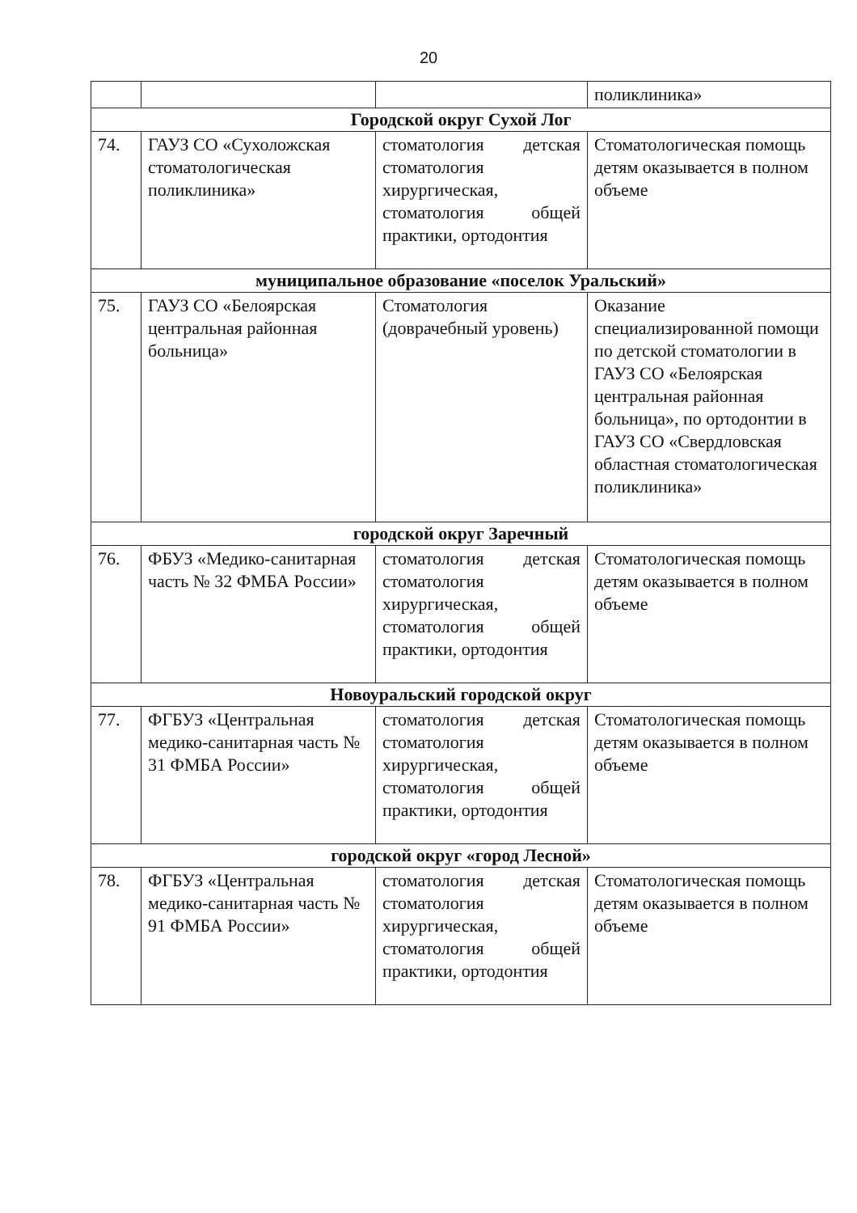20
| | | | поликлиника» |
| Городской округ Сухой Лог | | | |
| 74. | ГАУЗ СО «Сухоложская стоматологическая поликлиника» | стоматология детская стоматология хирургическая, стоматология общей практики, ортодонтия | Стоматологическая помощь детям оказывается в полном объеме |
| муниципальное образование «поселок Уральский» | | | |
| 75. | ГАУЗ СО «Белоярская центральная районная больница» | Стоматология (доврачебный уровень) | Оказание специализированной помощи по детской стоматологии в ГАУЗ СО «Белоярская центральная районная больница», по ортодонтии в ГАУЗ СО «Свердловская областная стоматологическая поликлиника» |
| городской округ Заречный | | | |
| 76. | ФБУЗ «Медико-санитарная часть № 32 ФМБА России» | стоматология детская стоматология хирургическая, стоматология общей практики, ортодонтия | Стоматологическая помощь детям оказывается в полном объеме |
| Новоуральский городской округ | | | |
| 77. | ФГБУЗ «Центральная медико-санитарная часть № 31 ФМБА России» | стоматология детская стоматология хирургическая, стоматология общей практики, ортодонтия | Стоматологическая помощь детям оказывается в полном объеме |
| городской округ «город Лесной» | | | |
| 78. | ФГБУЗ «Центральная медико-санитарная часть № 91 ФМБА России» | стоматология детская стоматология хирургическая, стоматология общей практики, ортодонтия | Стоматологическая помощь детям оказывается в полном объеме |